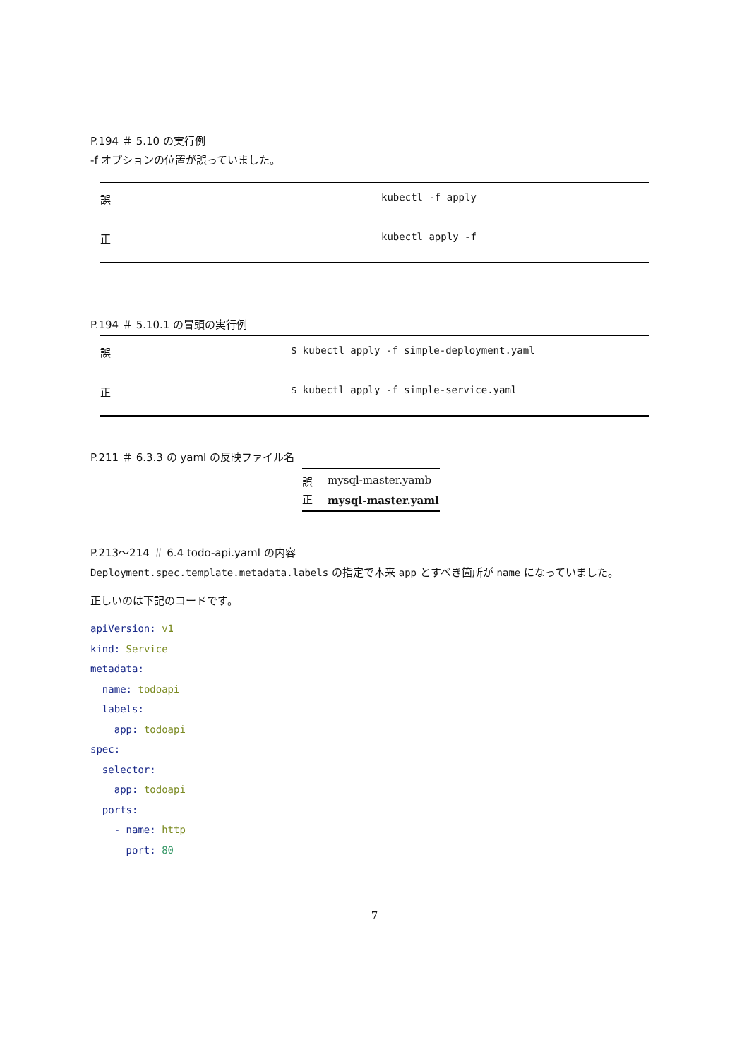P.194 ＃ 5.10 の実行例
-f オプションの位置が誤っていました。
| 誤 | kubectl -f apply |
| 正 | kubectl apply -f |
P.194 ＃ 5.10.1 の冒頭の実行例
| 誤 | $ kubectl apply -f simple-deployment.yaml |
| 正 | $ kubectl apply -f simple-service.yaml |
P.211 ＃ 6.3.3 の yaml の反映ファイル名
| 誤 | mysql-master.yamb |
| 正 | mysql-master.yaml |
P.213〜214 ＃ 6.4 todo-api.yaml の内容
Deployment.spec.template.metadata.labels の指定で本来 app とすべき箇所が name になっていました。
正しいのは下記のコードです。
apiVersion: v1
kind: Service
metadata:
  name: todoapi
  labels:
    app: todoapi
spec:
  selector:
    app: todoapi
  ports:
    - name: http
      port: 80
7